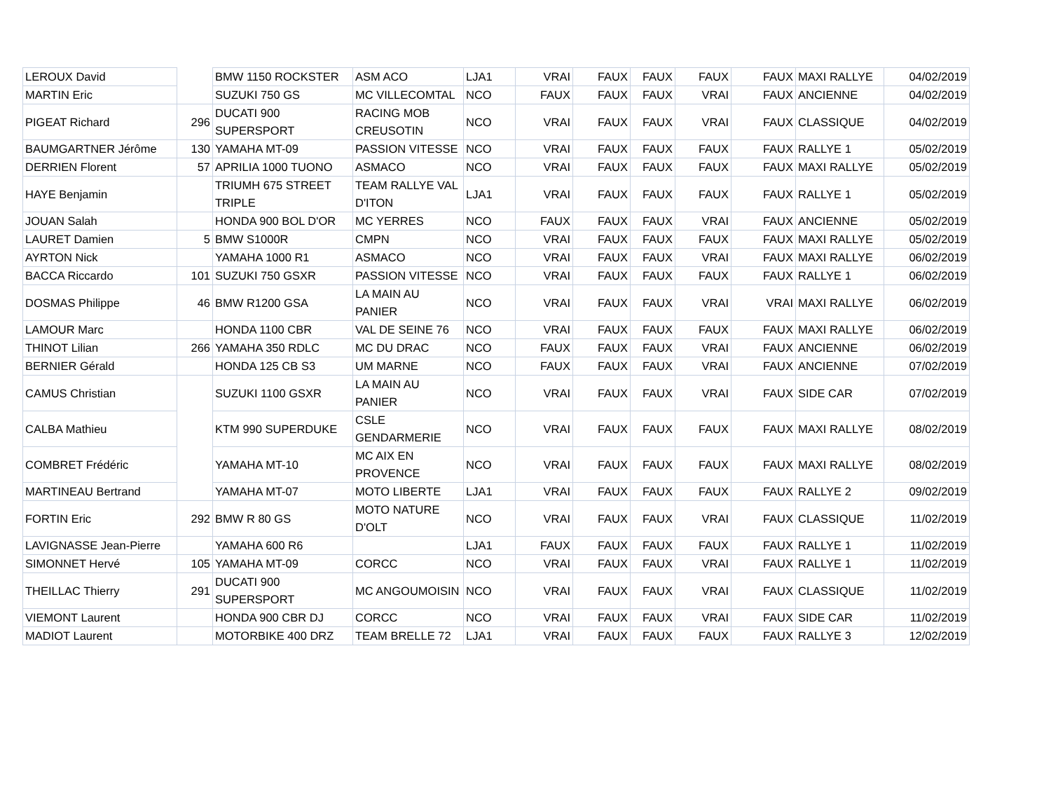| LEROUX David | | BMW 1150 ROCKSTER | ASM ACO | LJA1 | VRAI | FAUX | FAUX | FAUX | FAUX | MAXI RALLYE | 04/02/2019 |
| MARTIN Eric | | SUZUKI 750 GS | MC VILLECOMTAL | NCO | FAUX | FAUX | FAUX | VRAI | FAUX | ANCIENNE | 04/02/2019 |
| PIGEAT Richard | 296 | DUCATI 900 SUPERSPORT | RACING MOB CREUSOTIN | NCO | VRAI | FAUX | FAUX | VRAI | FAUX | CLASSIQUE | 04/02/2019 |
| BAUMGARTNER Jérôme | 130 | YAMAHA MT-09 | PASSION VITESSE | NCO | VRAI | FAUX | FAUX | FAUX | FAUX | RALLYE 1 | 05/02/2019 |
| DERRIEN Florent | 57 | APRILIA 1000 TUONO | ASMACO | NCO | VRAI | FAUX | FAUX | FAUX | FAUX | MAXI RALLYE | 05/02/2019 |
| HAYE Benjamin | | TRIUMH 675 STREET TRIPLE | TEAM RALLYE VAL D'ITON | LJA1 | VRAI | FAUX | FAUX | FAUX | FAUX | RALLYE 1 | 05/02/2019 |
| JOUAN Salah | | HONDA 900 BOL D'OR | MC YERRES | NCO | FAUX | FAUX | FAUX | VRAI | FAUX | ANCIENNE | 05/02/2019 |
| LAURET Damien | 5 | BMW S1000R | CMPN | NCO | VRAI | FAUX | FAUX | FAUX | FAUX | MAXI RALLYE | 05/02/2019 |
| AYRTON Nick | | YAMAHA 1000 R1 | ASMACO | NCO | VRAI | FAUX | FAUX | VRAI | FAUX | MAXI RALLYE | 06/02/2019 |
| BACCA Riccardo | 101 | SUZUKI 750 GSXR | PASSION VITESSE | NCO | VRAI | FAUX | FAUX | FAUX | FAUX | RALLYE 1 | 06/02/2019 |
| DOSMAS Philippe | 46 | BMW R1200 GSA | LA MAIN AU PANIER | NCO | VRAI | FAUX | FAUX | VRAI | VRAI | MAXI RALLYE | 06/02/2019 |
| LAMOUR Marc | | HONDA 1100 CBR | VAL DE SEINE 76 | NCO | VRAI | FAUX | FAUX | FAUX | FAUX | MAXI RALLYE | 06/02/2019 |
| THINOT Lilian | 266 | YAMAHA 350 RDLC | MC DU DRAC | NCO | FAUX | FAUX | FAUX | VRAI | FAUX | ANCIENNE | 06/02/2019 |
| BERNIER Gérald | | HONDA 125 CB S3 | UM MARNE | NCO | FAUX | FAUX | FAUX | VRAI | FAUX | ANCIENNE | 07/02/2019 |
| CAMUS Christian | | SUZUKI 1100 GSXR | LA MAIN AU PANIER | NCO | VRAI | FAUX | FAUX | VRAI | FAUX | SIDE CAR | 07/02/2019 |
| CALBA Mathieu | | KTM 990 SUPERDUKE | CSLE GENDARMERIE | NCO | VRAI | FAUX | FAUX | FAUX | FAUX | MAXI RALLYE | 08/02/2019 |
| COMBRET Frédéric | | YAMAHA MT-10 | MC AIX EN PROVENCE | NCO | VRAI | FAUX | FAUX | FAUX | FAUX | MAXI RALLYE | 08/02/2019 |
| MARTINEAU Bertrand | | YAMAHA MT-07 | MOTO LIBERTE | LJA1 | VRAI | FAUX | FAUX | FAUX | FAUX | RALLYE 2 | 09/02/2019 |
| FORTIN Eric | 292 | BMW R 80 GS | MOTO NATURE D'OLT | NCO | VRAI | FAUX | FAUX | VRAI | FAUX | CLASSIQUE | 11/02/2019 |
| LAVIGNASSE Jean-Pierre | | YAMAHA 600 R6 | | LJA1 | FAUX | FAUX | FAUX | FAUX | FAUX | RALLYE 1 | 11/02/2019 |
| SIMONNET Hervé | 105 | YAMAHA MT-09 | CORCC | NCO | VRAI | FAUX | FAUX | VRAI | FAUX | RALLYE 1 | 11/02/2019 |
| THEILLAC Thierry | 291 | DUCATI 900 SUPERSPORT | MC ANGOUMOISIN | NCO | VRAI | FAUX | FAUX | VRAI | FAUX | CLASSIQUE | 11/02/2019 |
| VIEMONT Laurent | | HONDA 900 CBR DJ | CORCC | NCO | VRAI | FAUX | FAUX | VRAI | FAUX | SIDE CAR | 11/02/2019 |
| MADIOT Laurent | | MOTORBIKE 400 DRZ | TEAM BRELLE 72 | LJA1 | VRAI | FAUX | FAUX | FAUX | FAUX | RALLYE 3 | 12/02/2019 |